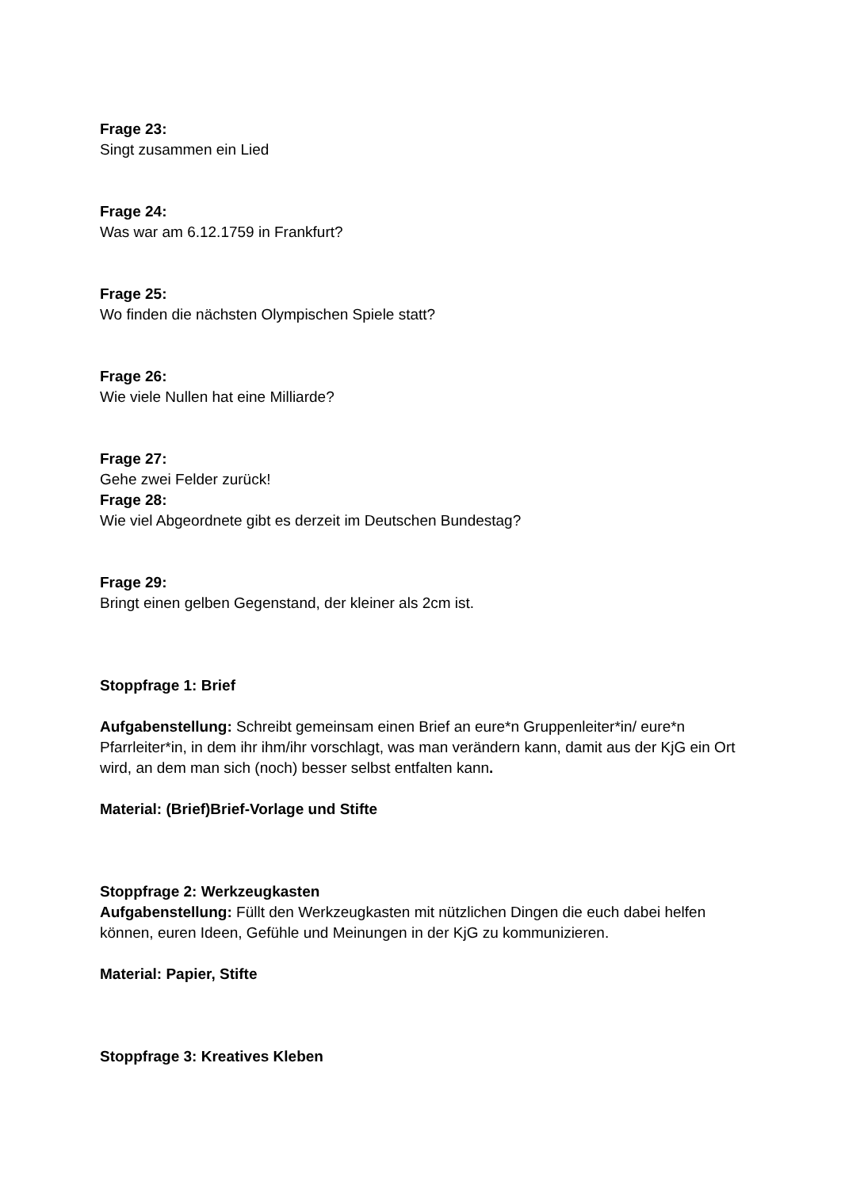Frage 23:
Singt zusammen ein Lied
Frage 24:
Was war am 6.12.1759 in Frankfurt?
Frage 25:
Wo finden die nächsten Olympischen Spiele statt?
Frage 26:
Wie viele Nullen hat eine Milliarde?
Frage 27:
Gehe zwei Felder zurück!
Frage 28:
Wie viel Abgeordnete gibt es derzeit im Deutschen Bundestag?
Frage 29:
Bringt einen gelben Gegenstand, der kleiner als 2cm ist.
Stoppfrage 1: Brief
Aufgabenstellung: Schreibt gemeinsam einen Brief an eure*n Gruppenleiter*in/ eure*n Pfarrleiter*in, in dem ihr ihm/ihr vorschlagt, was man verändern kann, damit aus der KjG ein Ort wird, an dem man sich (noch) besser selbst entfalten kann.
Material: (Brief)Brief-Vorlage und Stifte
Stoppfrage 2: Werkzeugkasten
Aufgabenstellung: Füllt den Werkzeugkasten mit nützlichen Dingen die euch dabei helfen können, euren Ideen, Gefühle und Meinungen in der KjG zu kommunizieren.
Material: Papier, Stifte
Stoppfrage 3: Kreatives Kleben